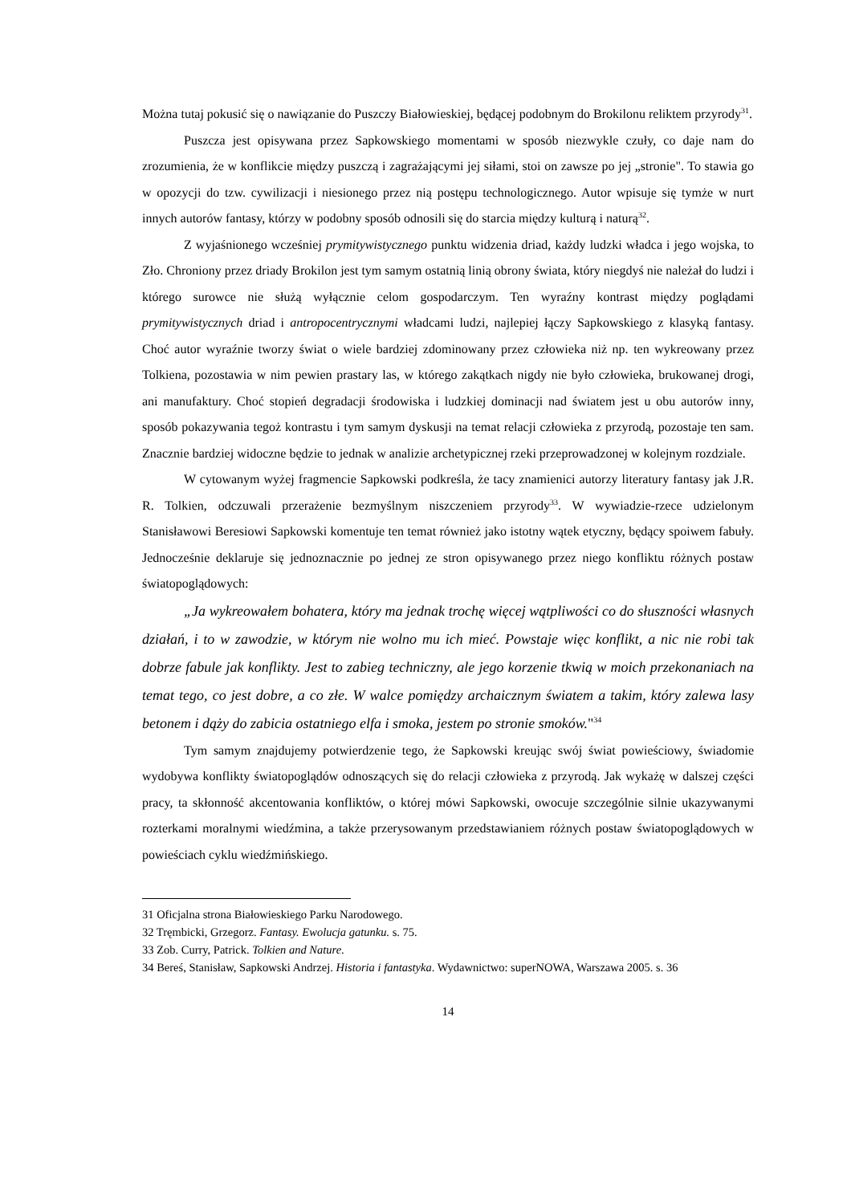Można tutaj pokusić się o nawiązanie do Puszczy Białowieskiej, będącej podobnym do Brokilonu reliktem przyrody<sup>31</sup>.
Puszcza jest opisywana przez Sapkowskiego momentami w sposób niezwykle czuły, co daje nam do zrozumienia, że w konflikcie między puszczą i zagrażającymi jej siłami, stoi on zawsze po jej „stronie". To stawia go w opozycji do tzw. cywilizacji i niesionego przez nią postępu technologicznego. Autor wpisuje się tymże w nurt innych autorów fantasy, którzy w podobny sposób odnosili się do starcia między kulturą i naturą<sup>32</sup>.
Z wyjaśnionego wcześniej prymitywistycznego punktu widzenia driad, każdy ludzki władca i jego wojska, to Zło. Chroniony przez driady Brokilon jest tym samym ostatnią linią obrony świata, który niegdyś nie należał do ludzi i którego surowce nie służą wyłącznie celom gospodarczym. Ten wyraźny kontrast między poglądami prymitywistycznych driad i antropocentrycznymi władcami ludzi, najlepiej łączy Sapkowskiego z klasyką fantasy. Choć autor wyraźnie tworzy świat o wiele bardziej zdominowany przez człowieka niż np. ten wykreowany przez Tolkiena, pozostawia w nim pewien prastary las, w którego zakątkach nigdy nie było człowieka, brukowanej drogi, ani manufaktury. Choć stopień degradacji środowiska i ludzkiej dominacji nad światem jest u obu autorów inny, sposób pokazywania tegoż kontrastu i tym samym dyskusji na temat relacji człowieka z przyrodą, pozostaje ten sam. Znacznie bardziej widoczne będzie to jednak w analizie archetypicznej rzeki przeprowadzonej w kolejnym rozdziale.
W cytowanym wyżej fragmencie Sapkowski podkreśla, że tacy znamienici autorzy literatury fantasy jak J.R. R. Tolkien, odczuwali przerażenie bezmyślnym niszczeniem przyrody<sup>33</sup>. W wywiadzie-rzece udzielonym Stanisławowi Beresiowi Sapkowski komentuje ten temat również jako istotny wątek etyczny, będący spoiwem fabuły. Jednocześnie deklaruje się jednoznacznie po jednej ze stron opisywanego przez niego konfliktu różnych postaw światopoglądowych:
„Ja wykreowałem bohatera, który ma jednak trochę więcej wątpliwości co do słuszności własnych działań, i to w zawodzie, w którym nie wolno mu ich mieć. Powstaje więc konflikt, a nic nie robi tak dobrze fabule jak konflikty. Jest to zabieg techniczny, ale jego korzenie tkwią w moich przekonaniach na temat tego, co jest dobre, a co złe. W walce pomiędzy archaicznym światem a takim, który zalewa lasy betonem i dąży do zabicia ostatniego elfa i smoka, jestem po stronie smoków."<sup>34</sup>
Tym samym znajdujemy potwierdzenie tego, że Sapkowski kreując swój świat powieściowy, świadomie wydobywa konflikty światopoglądów odnoszących się do relacji człowieka z przyrodą. Jak wykażę w dalszej części pracy, ta skłonność akcentowania konfliktów, o której mówi Sapkowski, owocuje szczególnie silnie ukazywanymi rozterkami moralnymi wiedźmina, a także przerysowanym przedstawianiem różnych postaw światopoglądowych w powieściach cyklu wiedźmińskiego.
31 Oficjalna strona Białowieskiego Parku Narodowego.
32 Tręmbicki, Grzegorz. Fantasy. Ewolucja gatunku. s. 75.
33 Zob. Curry, Patrick. Tolkien and Nature.
34 Bereś, Stanisław, Sapkowski Andrzej. Historia i fantastyka. Wydawnictwo: superNOWA, Warszawa 2005. s. 36
14